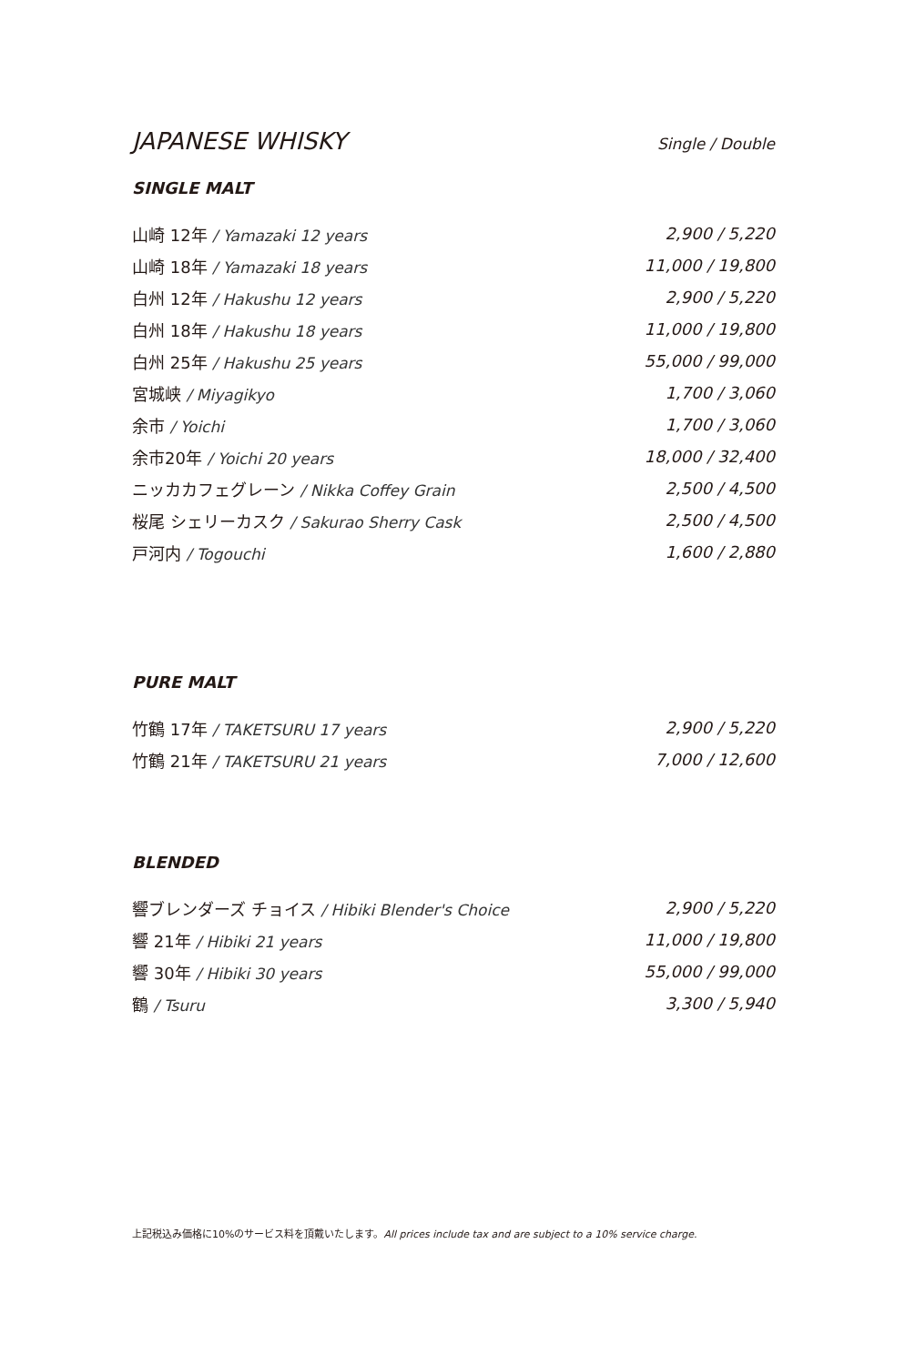JAPANESE WHISKY Single / Double
SINGLE MALT
| 山崎 12年 / Yamazaki 12 years | 2,900 / 5,220 |
| 山崎 18年 / Yamazaki 18 years | 11,000 / 19,800 |
| 白州 12年 / Hakushu 12 years | 2,900 / 5,220 |
| 白州 18年 / Hakushu 18 years | 11,000 / 19,800 |
| 白州 25年 / Hakushu 25 years | 55,000 / 99,000 |
| 宮城峡 / Miyagikyo | 1,700 / 3,060 |
| 余市 / Yoichi | 1,700 / 3,060 |
| 余市20年 / Yoichi 20 years | 18,000 / 32,400 |
| ニッカカフェグレーン / Nikka Coffey Grain | 2,500 / 4,500 |
| 桜尾 シェリーカスク / Sakurao Sherry Cask | 2,500 / 4,500 |
| 戸河内 / Togouchi | 1,600 / 2,880 |
PURE MALT
| 竹鶴 17年 / TAKETSURU 17 years | 2,900 / 5,220 |
| 竹鶴 21年 / TAKETSURU 21 years | 7,000 / 12,600 |
BLENDED
| 響ブレンダーズ チョイス / Hibiki Blender's Choice | 2,900 / 5,220 |
| 響 21年 / Hibiki 21 years | 11,000 / 19,800 |
| 響 30年 / Hibiki 30 years | 55,000 / 99,000 |
| 鶴 / Tsuru | 3,300 / 5,940 |
上記税込み価格に10%のサービス料を頂戴いたします。All prices include tax and are subject to a 10% service charge.